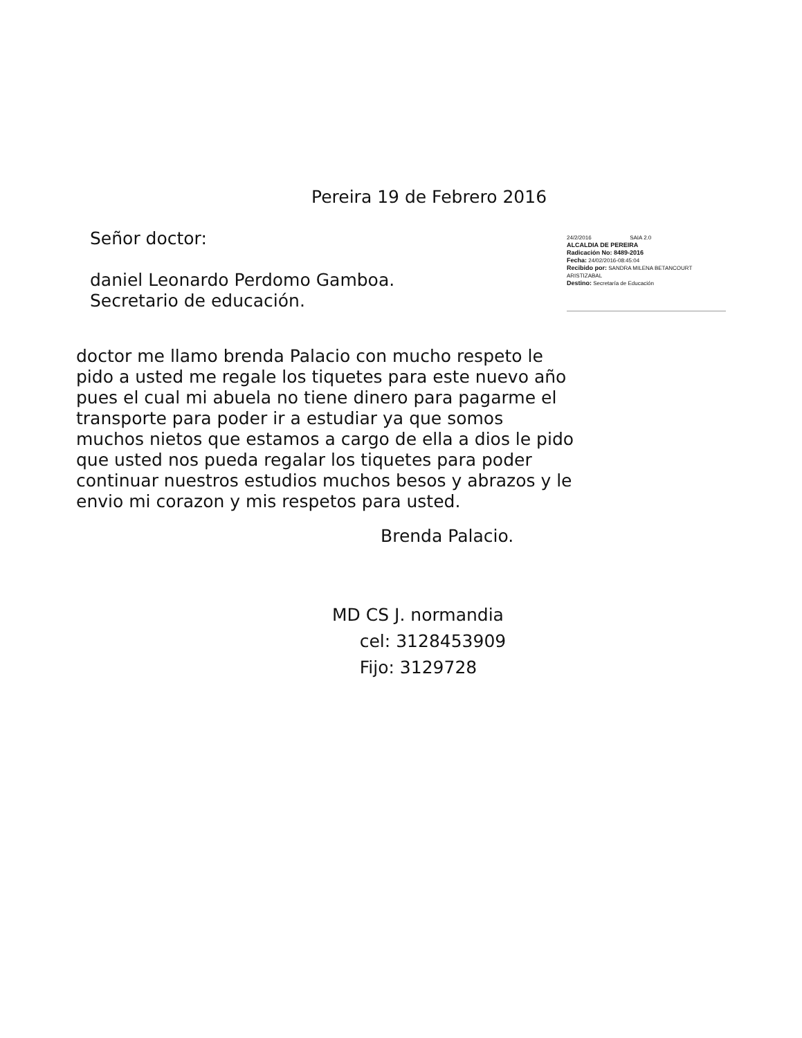Pereira 19 de Febrero 2016
Señor doctor:
daniel Leonardo Perdomo Gamboa.
Secretario de educación.
24/2/2016 SAIA 2.0
ALCALDIA DE PEREIRA
Radicación No: 8489-2016
Fecha: 24/02/2016-08:45:04
Recibido por: SANDRA MILENA BETANCOURT ARISTIZABAL
Destino: Secretaría de Educación
doctor me llamo brenda Palacio con mucho respeto le pido a usted me regale los tiquetes para este nuevo año pues el cual mi abuela no tiene dinero para pagarme el transporte para poder ir a estudiar ya que somos muchos nietos que estamos a cargo de ella a dios le pido que usted nos pueda regalar los tiquetes para poder continuar nuestros estudios muchos besos y abrazos y le envio mi corazon y mis respetos para usted.
Brenda Palacio.
MD CS J. normandia
cel: 3128453909
Fijo: 3129728